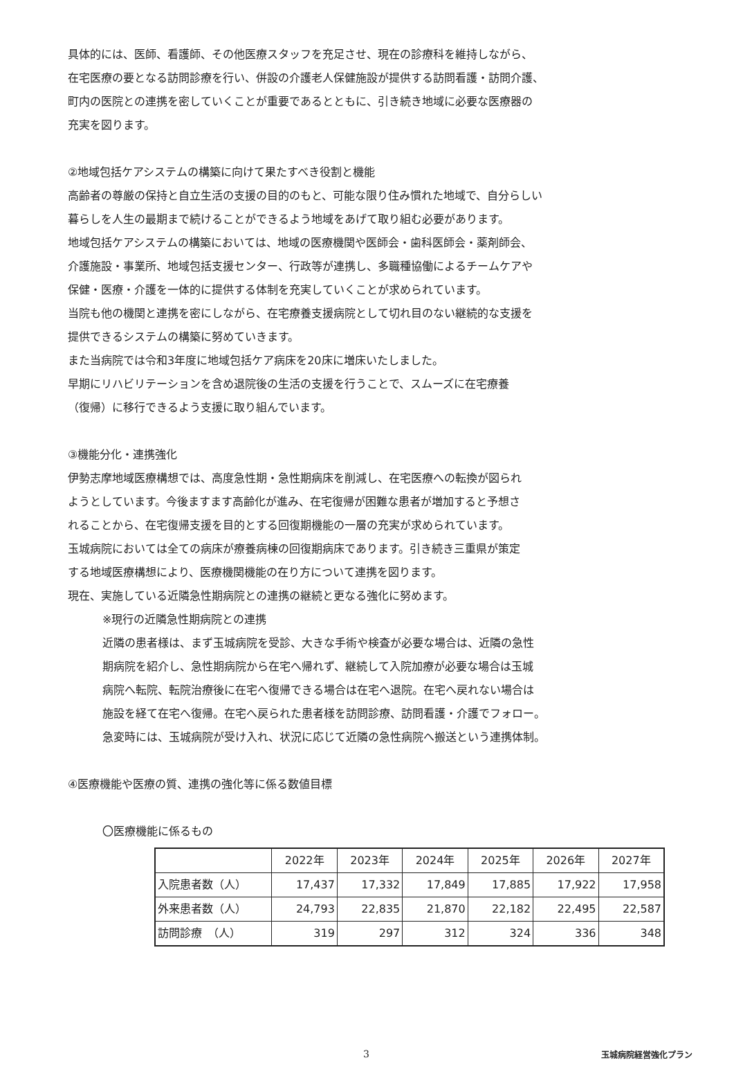具体的には、医師、看護師、その他医療スタッフを充足させ、現在の診療科を維持しながら、
在宅医療の要となる訪問診療を行い、併設の介護老人保健施設が提供する訪問看護・訪問介護、
町内の医院との連携を密していくことが重要であるとともに、引き続き地域に必要な医療器の
充実を図ります。
②地域包括ケアシステムの構築に向けて果たすべき役割と機能
高齢者の尊厳の保持と自立生活の支援の目的のもと、可能な限り住み慣れた地域で、自分らしい
暮らしを人生の最期まで続けることができるよう地域をあげて取り組む必要があります。
地域包括ケアシステムの構築においては、地域の医療機関や医師会・歯科医師会・薬剤師会、
介護施設・事業所、地域包括支援センター、行政等が連携し、多職種協働によるチームケアや
保健・医療・介護を一体的に提供する体制を充実していくことが求められています。
当院も他の機関と連携を密にしながら、在宅療養支援病院として切れ目のない継続的な支援を
提供できるシステムの構築に努めていきます。
また当病院では令和3年度に地域包括ケア病床を20床に増床いたしました。
早期にリハビリテーションを含め退院後の生活の支援を行うことで、スムーズに在宅療養
（復帰）に移行できるよう支援に取り組んでいます。
③機能分化・連携強化
伊勢志摩地域医療構想では、高度急性期・急性期病床を削減し、在宅医療への転換が図られ
ようとしています。今後ますます高齢化が進み、在宅復帰が困難な患者が増加すると予想さ
れることから、在宅復帰支援を目的とする回復期機能の一層の充実が求められています。
玉城病院においては全ての病床が療養病棟の回復期病床であります。引き続き三重県が策定
する地域医療構想により、医療機関機能の在り方について連携を図ります。
現在、実施している近隣急性期病院との連携の継続と更なる強化に努めます。
※現行の近隣急性期病院との連携
近隣の患者様は、まず玉城病院を受診、大きな手術や検査が必要な場合は、近隣の急性
期病院を紹介し、急性期病院から在宅へ帰れず、継続して入院加療が必要な場合は玉城
病院へ転院、転院治療後に在宅へ復帰できる場合は在宅へ退院。在宅へ戻れない場合は
施設を経て在宅へ復帰。在宅へ戻られた患者様を訪問診療、訪問看護・介護でフォロー。
急変時には、玉城病院が受け入れ、状況に応じて近隣の急性病院へ搬送という連携体制。
④医療機能や医療の質、連携の強化等に係る数値目標
〇医療機能に係るもの
| | 2022年 | 2023年 | 2024年 | 2025年 | 2026年 | 2027年 |
| --- | --- | --- | --- | --- | --- | --- |
| 入院患者数（人） | 17,437 | 17,332 | 17,849 | 17,885 | 17,922 | 17,958 |
| 外来患者数（人） | 24,793 | 22,835 | 21,870 | 22,182 | 22,495 | 22,587 |
| 訪問診療 （人） | 319 | 297 | 312 | 324 | 336 | 348 |
3
玉城病院経営強化プラン